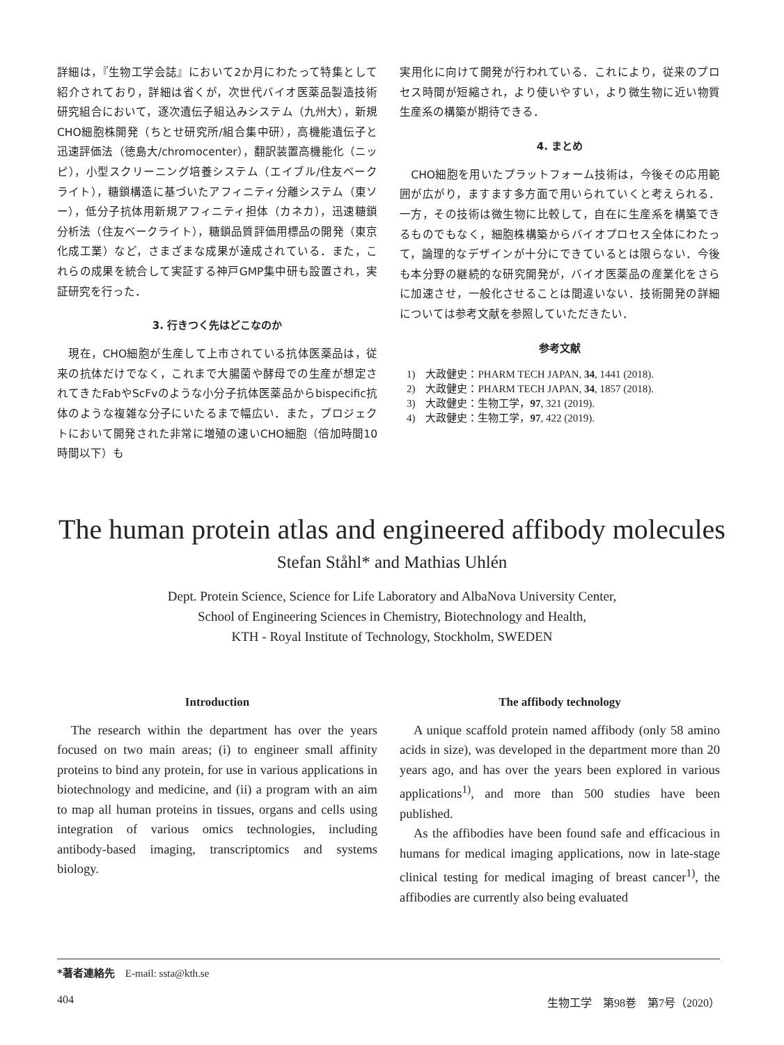詳細は，『生物工学会誌』において2か月にわたって特集として紹介されており，詳細は省くが，次世代バイオ医薬品製造技術研究組合において，逐次遺伝子組込みシステム（九州大），新規CHO細胞株開発（ちとせ研究所/組合集中研），高機能遺伝子と迅速評価法（徳島大/chromocenter），翻訳装置高機能化（ニッピ），小型スクリーニング培養システム（エイブル/住友ベークライト），糖鎖構造に基づいたアフィニティ分離システム（東ソー），低分子抗体用新規アフィニティ担体（カネカ），迅速糖鎖分析法（住友ベークライト），糖鎖品質評価用標品の開発（東京化成工業）など，さまざまな成果が達成されている．また，これらの成果を統合して実証する神戸GMP集中研も設置され，実証研究を行った．
3. 行きつく先はどこなのか
　現在，CHO細胞が生産して上市されている抗体医薬品は，従来の抗体だけでなく，これまで大腸菌や酵母での生産が想定されてきたFabやScFvのような小分子抗体医薬品からbispecific抗体のような複雑な分子にいたるまで幅広い．また，プロジェクトにおいて開発された非常に増殖の速いCHO細胞（倍加時間10時間以下）も
実用化に向けて開発が行われている．これにより，従来のプロセス時間が短縮され，より使いやすい，より微生物に近い物質生産系の構築が期待できる．
4. まとめ
　CHO細胞を用いたプラットフォーム技術は，今後その応用範囲が広がり，ますます多方面で用いられていくと考えられる．一方，その技術は微生物に比較して，自在に生産系を構築できるものでもなく，細胞株構築からバイオプロセス全体にわたって，論理的なデザインが十分にできているとは限らない．今後も本分野の継続的な研究開発が，バイオ医薬品の産業化をさらに加速させ，一般化させることは間違いない．技術開発の詳細については参考文献を参照していただきたい．
参考文献
1)　大政健史：PHARM TECH JAPAN, 34, 1441 (2018).
2)　大政健史：PHARM TECH JAPAN, 34, 1857 (2018).
3)　大政健史：生物工学，97, 321 (2019).
4)　大政健史：生物工学，97, 422 (2019).
The human protein atlas and engineered affibody molecules
Stefan Ståhl* and Mathias Uhlén
Dept. Protein Science, Science for Life Laboratory and AlbaNova University Center,
School of Engineering Sciences in Chemistry, Biotechnology and Health,
KTH - Royal Institute of Technology, Stockholm, SWEDEN
Introduction
The research within the department has over the years focused on two main areas; (i) to engineer small affinity proteins to bind any protein, for use in various applications in biotechnology and medicine, and (ii) a program with an aim to map all human proteins in tissues, organs and cells using integration of various omics technologies, including antibody-based imaging, transcriptomics and systems biology.
The affibody technology
A unique scaffold protein named affibody (only 58 amino acids in size), was developed in the department more than 20 years ago, and has over the years been explored in various applications<sup>1)</sup>, and more than 500 studies have been published.
As the affibodies have been found safe and efficacious in humans for medical imaging applications, now in late-stage clinical testing for medical imaging of breast cancer<sup>1)</sup>, the affibodies are currently also being evaluated
*著者連絡先　E-mail: ssta@kth.se
404 生物工学　第98巻　第7号（2020）